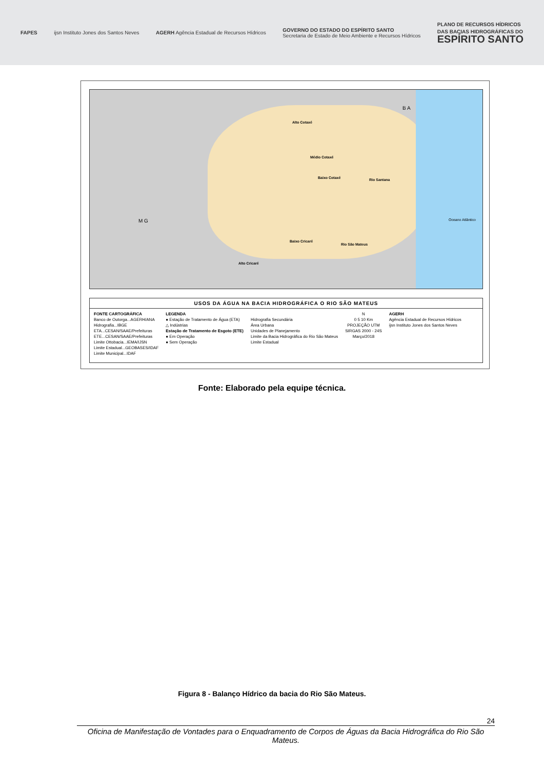FAPES
ijsn Instituto Jones dos Santos Neves
AGERH Agência Estadual de Recursos Hídricos
GOVERNO DO ESTADO DO ESPÍRITO SANTO
Secretaria de Estado de Meio Ambiente e Recursos Hídricos
PLANO DE RECURSOS HÍDRICOS
DAS BACIAS HIDROGRÁFICAS DO
ESPÍRITO SANTO
Alto Cotaxé
Médio Cotaxé
Baixo Cotaxé Rio Santana
Baixo Cricaré
Rio São Mateus
Alto Cricaré
M G
B A
Oceano Atlântico
USOS DA ÁGUA NA BACIA HIDROGRÁFICA O RIO SÃO MATEUS
FONTE CARTOGRÁFICA
Banco de Outorga...AGERH/ANA
Hidrografia...IBGE
ETA...CESAN/SAAE/Prefeituras
ETE...CESAN/SAAE/Prefeituras
Limite Ottobacia...IEMA/IJSN
Limite Estadual...GEOBASES/IDAF
Limite Municipal...IDAF
LEGENDA
● Estação de Tratamento de Água (ETA)
△ Indústrias
Estação de Tratamento de Esgoto (ETE)
● Em Operação
● Sem Operação
Hidrografia Secundária
Área Urbana
Unidades de Planejamento
Limite da Bacia Hidrográfica do Rio São Mateus
Limite Estadual
N
0 5 10 Km
PROJEÇÃO UTM
SIRGAS 2000 - 24S
Março/2018
AGERH
Agência Estadual de Recursos Hídricos
ijsn Instituto Jones dos Santos Neves
Fonte: Elaborado pela equipe técnica.
Figura 8 - Balanço Hídrico da bacia do Rio São Mateus.
24
Oficina de Manifestação de Vontades para o Enquadramento de Corpos de Águas da Bacia Hidrográfica do Rio São Mateus.